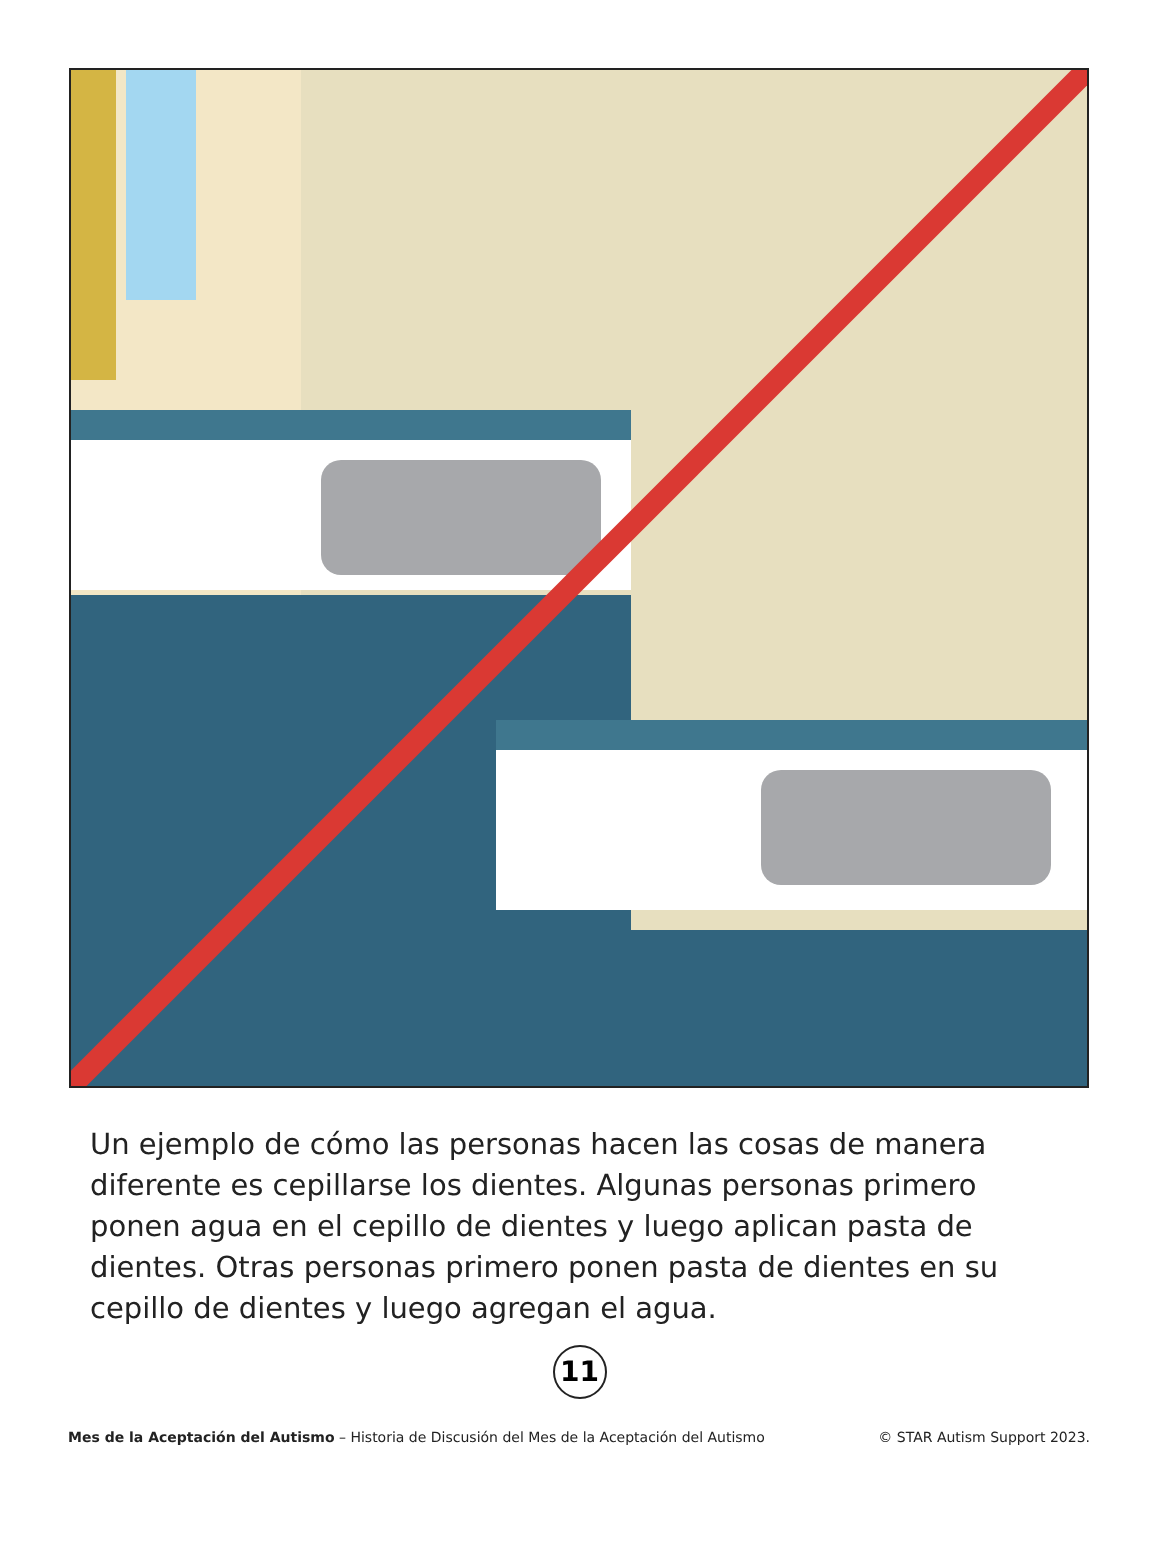Un ejemplo de cómo las personas hacen las cosas de manera diferente es cepillarse los dientes. Algunas personas primero ponen agua en el cepillo de dientes y luego aplican pasta de dientes. Otras personas primero ponen pasta de dientes en su cepillo de dientes y luego agregan el agua.
11
Mes de la Aceptación del Autismo – Historia de Discusión del Mes de la Aceptación del Autismo © STAR Autism Support 2023.